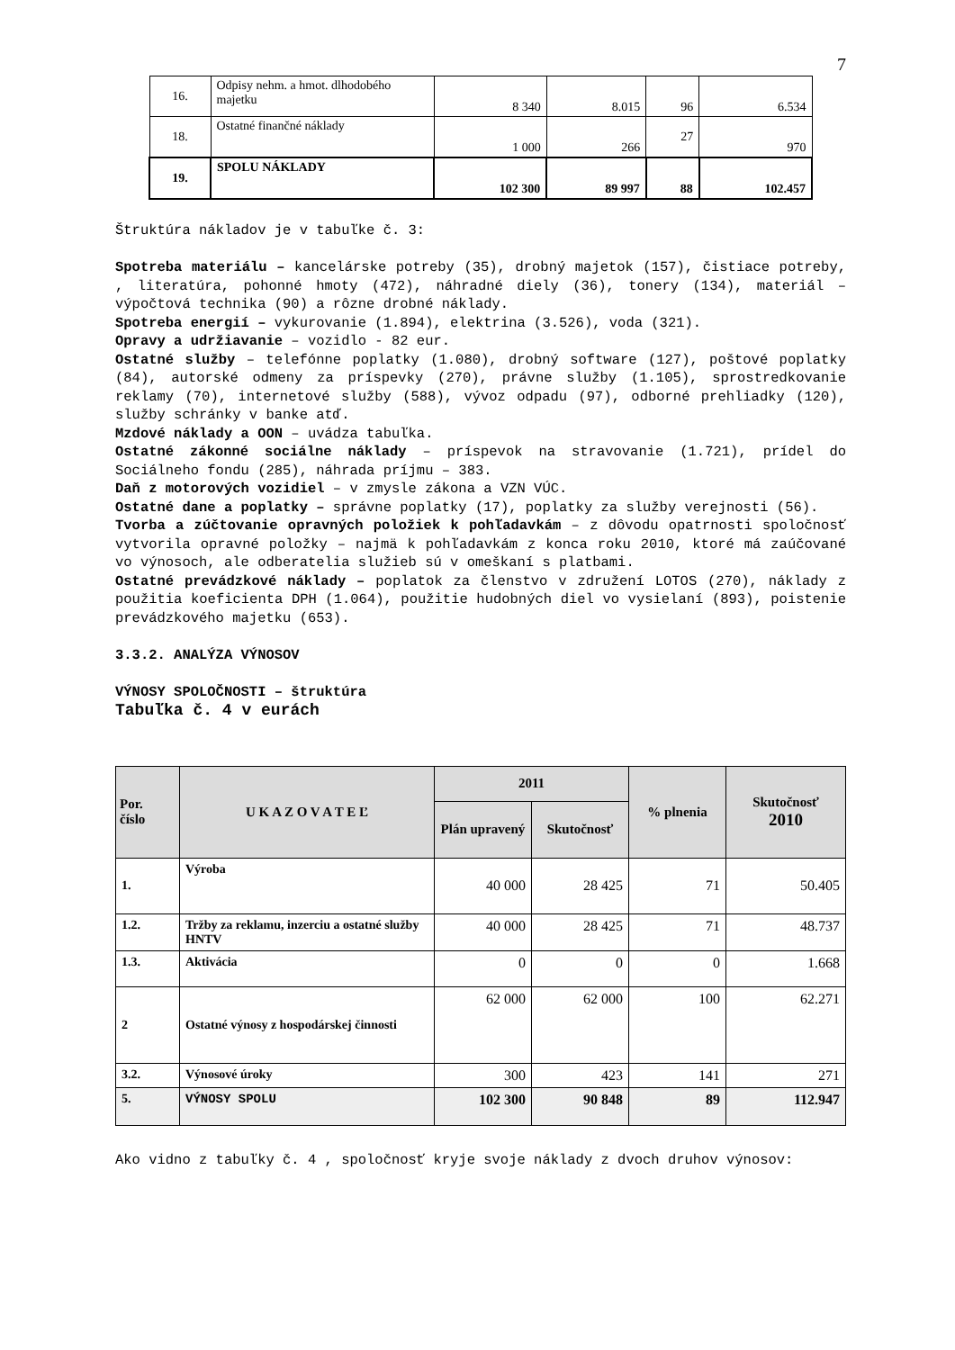7
| 16. | Odpisy nehm. a hmot. dlhodobého majetku | 8 340 | 8.015 | 96 | 6.534 |
| 18. | Ostatné finančné náklady | 1 000 | 266 | 27 | 970 |
| 19. | SPOLU NÁKLADY | 102 300 | 89 997 | 88 | 102.457 |
Štruktúra nákladov je v tabuľke č. 3:
Spotreba materiálu – kancelárske potreby (35), drobný majetok (157), čistiace potreby, , literatúra, pohonné hmoty (472), náhradné diely (36), tonery (134), materiál – výpočtová technika (90) a rôzne drobné náklady.
Spotreba energií – vykurovanie (1.894), elektrina (3.526), voda (321).
Opravy a udržiavanie – vozidlo - 82 eur.
Ostatné služby – telefónne poplatky (1.080), drobný software (127), poštové poplatky (84), autorské odmeny za príspevky (270), právne služby (1.105), sprostredkovanie reklamy (70), internetové služby (588), vývoz odpadu (97), odborné prehliadky (120), služby schránky v banke atď.
Mzdové náklady a OON – uvádza tabuľka.
Ostatné zákonné sociálne náklady – príspevok na stravovanie (1.721), prídel do Sociálneho fondu (285), náhrada príjmu – 383.
Daň z motorových vozidiel – v zmysle zákona a VZN VÚC.
Ostatné dane a poplatky – správne poplatky (17), poplatky za služby verejnosti (56).
Tvorba a zúčtovanie opravných položiek k pohľadavkám – z dôvodu opatrnosti spoločnosť vytvorila opravné položky – najmä k pohľadavkám z konca roku 2010, ktoré má zaúčované vo výnosoch, ale odberatelia služieb sú v omeškaní s platbami.
Ostatné prevádzkové náklady – poplatok za členstvo v združení LOTOS (270), náklady z použitia koeficienta DPH (1.064), použitie hudobných diel vo vysielaní (893), poistenie prevádzkového majetku (653).
3.3.2. ANALÝZA VÝNOSOV
VÝNOSY SPOLOČNOSTI – štruktúra
Tabuľka č. 4 v eurách
| Por. číslo | U K A Z O V A T E Ľ | 2011 | | % plnenia | Skutočnosť 2010 |
| --- | --- | --- | --- | --- | --- |
| | | Plán upravený | Skutočnosť | | |
| 1. | Výroba | 40 000 | 28 425 | 71 | 50.405 |
| 1.2. | Tržby za reklamu, inzerciu a ostatné služby HNTV | 40 000 | 28 425 | 71 | 48.737 |
| 1.3. | Aktivácia | 0 | 0 | 0 | 1.668 |
| 2 | Ostatné výnosy z hospodárskej činnosti | 62 000 | 62 000 | 100 | 62.271 |
| 3.2. | Výnosové úroky | 300 | 423 | 141 | 271 |
| 5. | VÝNOSY SPOLU | 102 300 | 90 848 | 89 | 112.947 |
Ako vidno z tabuľky č. 4 , spoločnosť kryje svoje náklady z dvoch druhov výnosov: